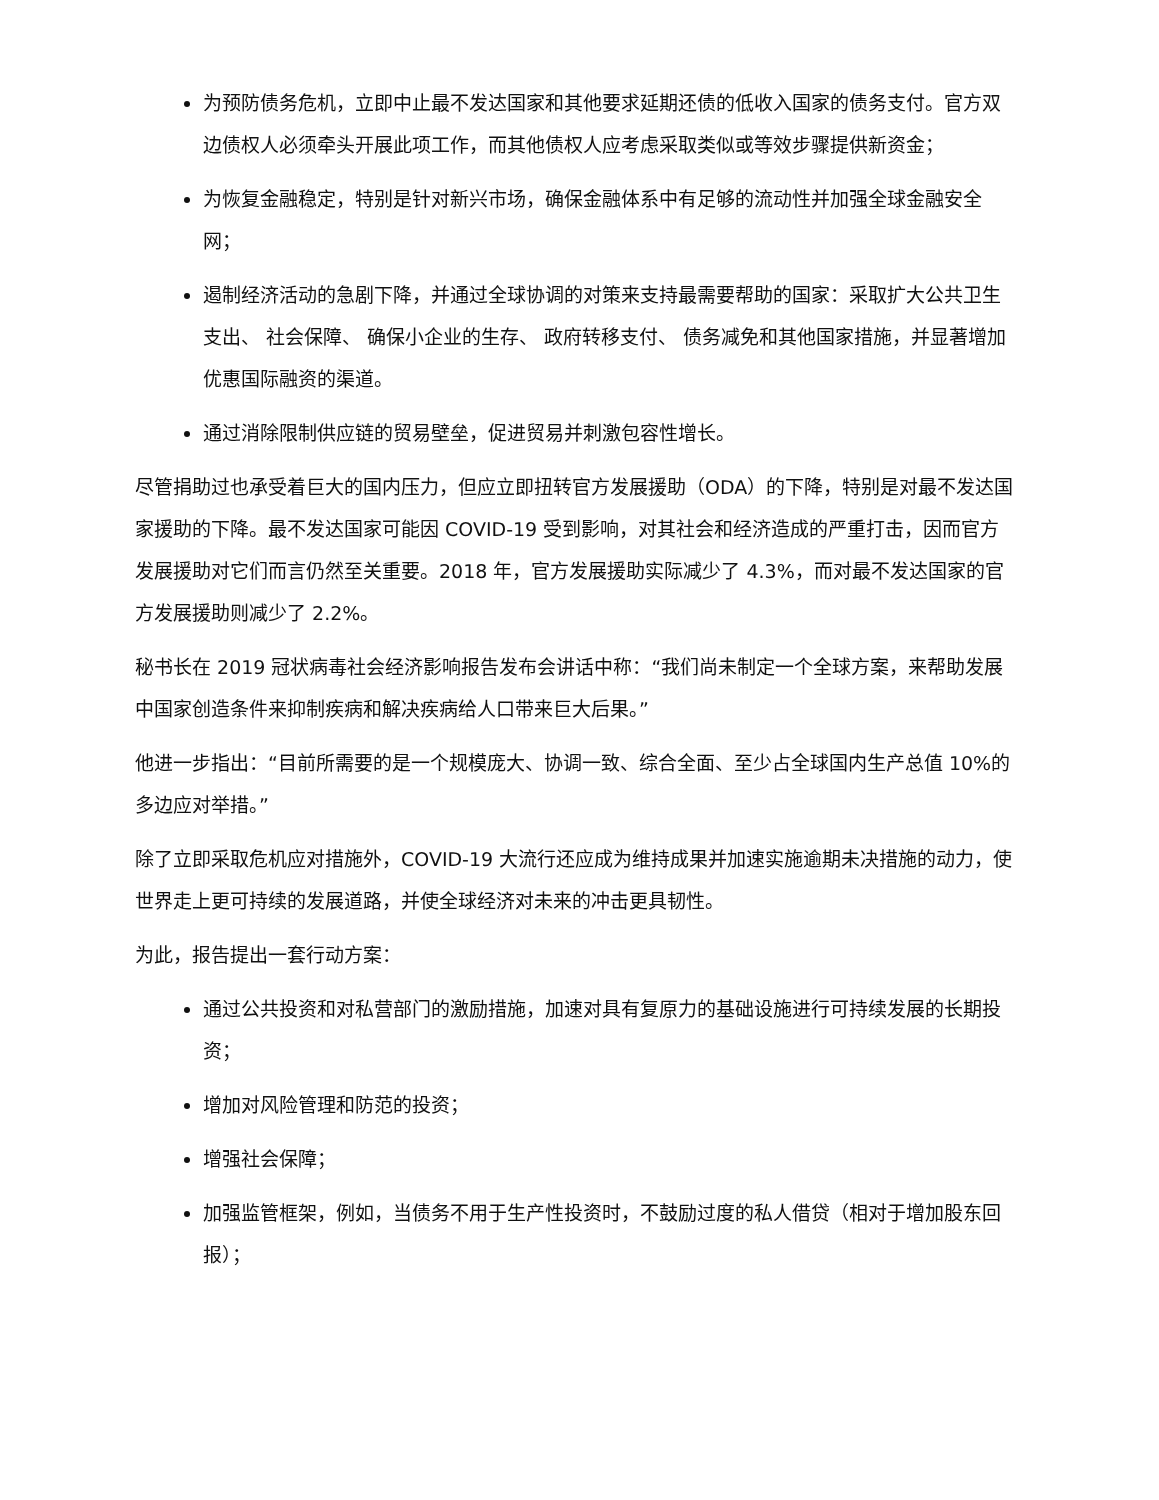为预防债务危机，立即中止最不发达国家和其他要求延期还债的低收入国家的债务支付。官方双边债权人必须牵头开展此项工作，而其他债权人应考虑采取类似或等效步骤提供新资金；
为恢复金融稳定，特别是针对新兴市场，确保金融体系中有足够的流动性并加强全球金融安全网；
遏制经济活动的急剧下降，并通过全球协调的对策来支持最需要帮助的国家：采取扩大公共卫生支出、 社会保障、 确保小企业的生存、 政府转移支付、 债务减免和其他国家措施，并显著增加优惠国际融资的渠道。
通过消除限制供应链的贸易壁垒，促进贸易并刺激包容性增长。
尽管捐助过也承受着巨大的国内压力，但应立即扭转官方发展援助（ODA）的下降，特别是对最不发达国家援助的下降。最不发达国家可能因 COVID-19 受到影响，对其社会和经济造成的严重打击，因而官方发展援助对它们而言仍然至关重要。2018 年，官方发展援助实际减少了 4.3%，而对最不发达国家的官方发展援助则减少了 2.2%。
秘书长在 2019 冠状病毒社会经济影响报告发布会讲话中称：“我们尚未制定一个全球方案，来帮助发展中国家创造条件来抑制疾病和解决疾病给人口带来巨大后果。”
他进一步指出：“目前所需要的是一个规模庞大、协调一致、综合全面、至少占全球国内生产总值 10%的多边应对举措。”
除了立即采取危机应对措施外，COVID-19 大流行还应成为维持成果并加速实施逾期未决措施的动力，使世界走上更可持续的发展道路，并使全球经济对未来的冲击更具韧性。
为此，报告提出一套行动方案：
通过公共投资和对私营部门的激励措施，加速对具有复原力的基础设施进行可持续发展的长期投资；
增加对风险管理和防范的投资；
增强社会保障；
加强监管框架，例如，当债务不用于生产性投资时，不鼓励过度的私人借贷（相对于增加股东回报）；